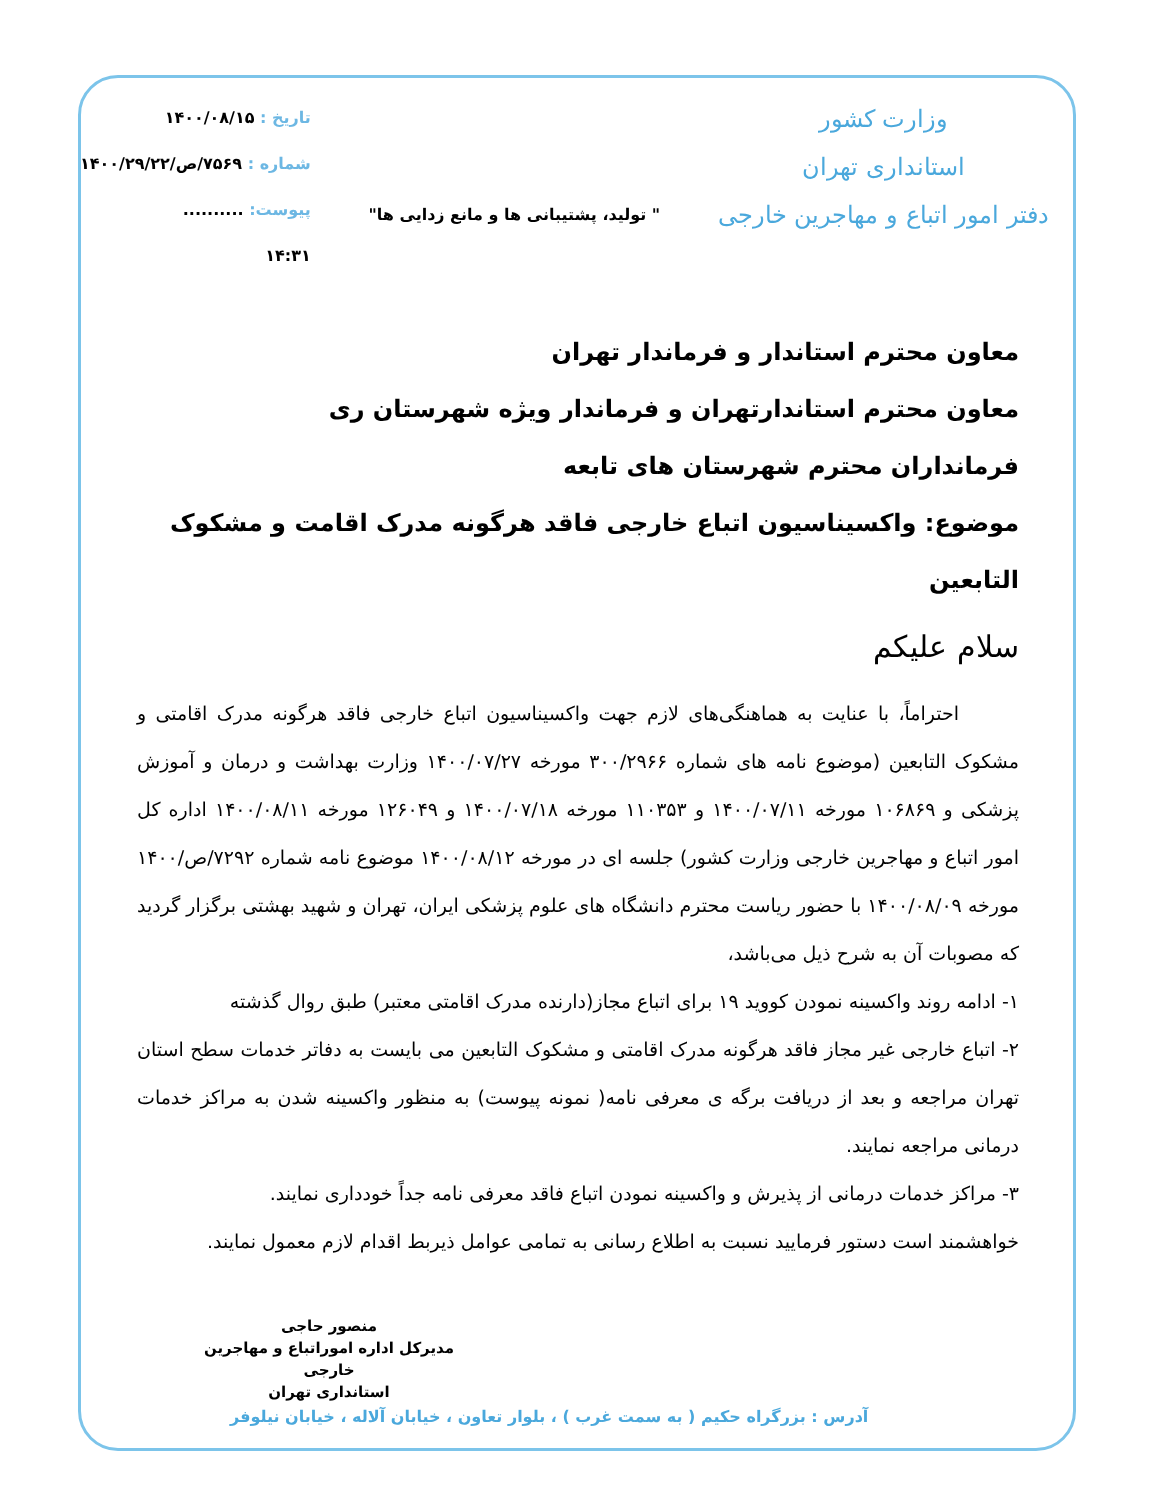وزارت کشور
استانداری تهران
دفتر امور اتباع و مهاجرین خارجی
" تولید، پشتیبانی ها و مانع زدایی ها"
تاریخ : ۱۴۰۰/۰۸/۱۵
شماره : ۷۵۶۹/ص/۱۴۰۰/۲۹/۲۲
پیوست: ..........
۱۴:۳۱
معاون محترم استاندار و فرماندار تهران
معاون محترم استاندارتهران و فرماندار ویژه شهرستان ری
فرمانداران محترم شهرستان های تابعه
موضوع: واکسیناسیون اتباع خارجی فاقد هرگونه مدرک اقامت و مشکوک التابعین
سلام علیکم
احتراماً، با عنایت به هماهنگی‌های لازم جهت واکسیناسیون اتباع خارجی فاقد هرگونه مدرک اقامتی و مشکوک التابعین (موضوع نامه های شماره ۳۰۰/۲۹۶۶ مورخه ۱۴۰۰/۰۷/۲۷ وزارت بهداشت و درمان و آموزش پزشکی و ۱۰۶۸۶۹ مورخه ۱۴۰۰/۰۷/۱۱ و ۱۱۰۳۵۳ مورخه ۱۴۰۰/۰۷/۱۸ و ۱۲۶۰۴۹ مورخه ۱۴۰۰/۰۸/۱۱ اداره کل امور اتباع و مهاجرین خارجی وزارت کشور) جلسه ای در مورخه ۱۴۰۰/۰۸/۱۲ موضوع نامه شماره ۷۲۹۲/ص/۱۴۰۰ مورخه ۱۴۰۰/۰۸/۰۹ با حضور ریاست محترم دانشگاه های علوم پزشکی ایران، تهران و شهید بهشتی برگزار گردید که مصوبات آن به شرح ذیل می‌باشد،
۱- ادامه روند واکسینه نمودن کووید ۱۹ برای اتباع مجاز(دارنده مدرک اقامتی معتبر) طبق روال گذشته
۲- اتباع خارجی غیر مجاز فاقد هرگونه مدرک اقامتی و مشکوک التابعین می بایست به دفاتر خدمات سطح استان تهران مراجعه و بعد از دریافت برگه ی معرفی نامه( نمونه پیوست) به منظور واکسینه شدن به مراکز خدمات درمانی مراجعه نمایند.
۳- مراکز خدمات درمانی از پذیرش و واکسینه نمودن اتباع فاقد معرفی نامه جداً خودداری نمایند.
خواهشمند است دستور فرمایید نسبت به اطلاع رسانی به تمامی عوامل ذیربط اقدام لازم معمول نمایند.
منصور حاجی
مدیرکل اداره اموراتباع و مهاجرین خارجی
استانداری تهران
آدرس : بزرگراه حکیم ( به سمت غرب ) ، بلوار تعاون ، خیابان آلاله ، خیابان نیلوفر